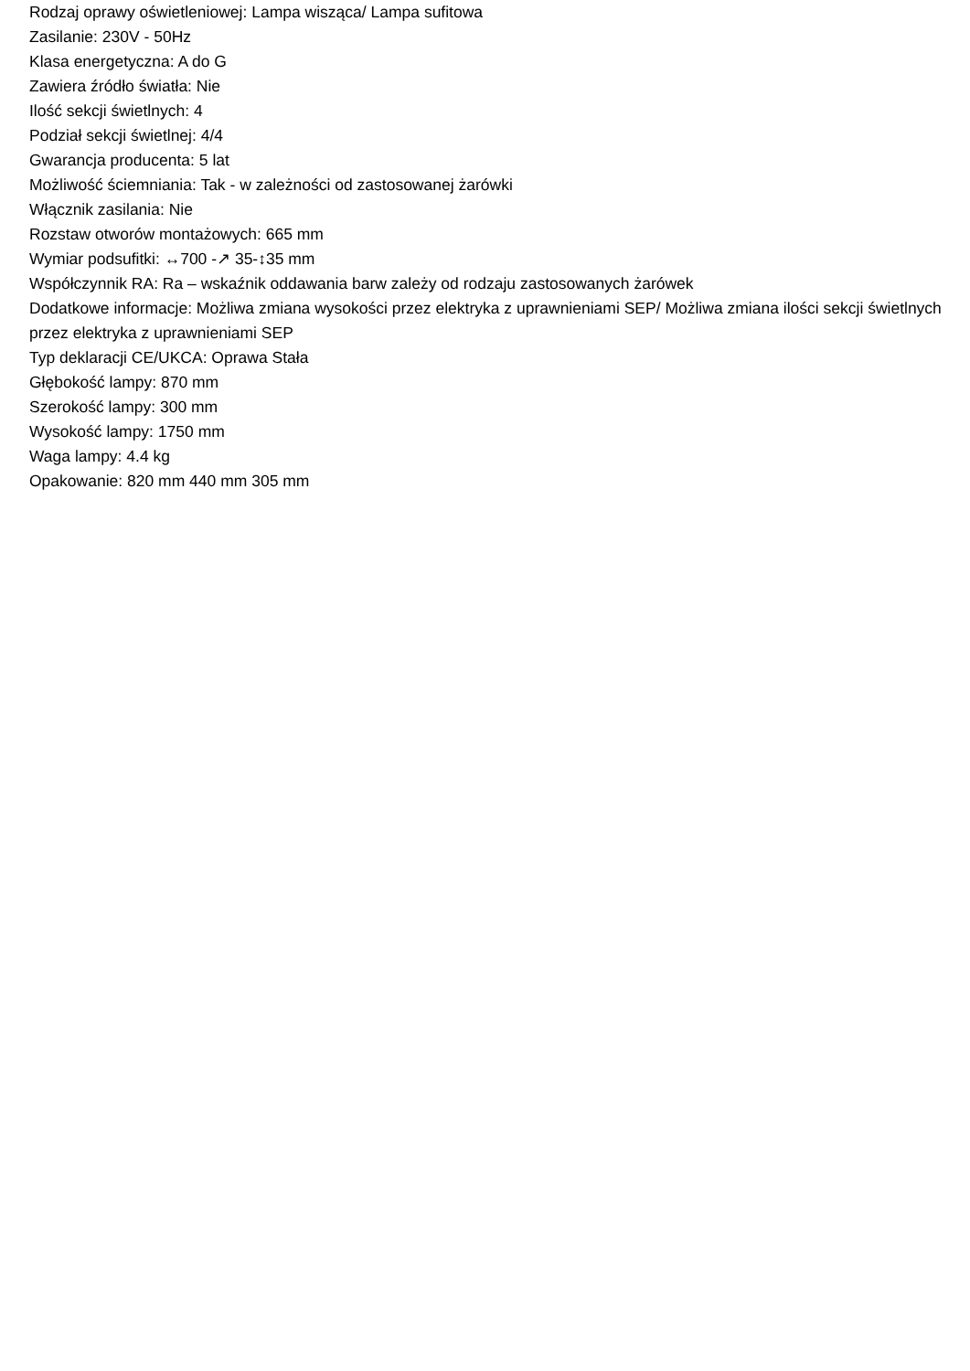Rodzaj oprawy oświetleniowej: Lampa wisząca/ Lampa sufitowa
Zasilanie: 230V - 50Hz
Klasa energetyczna: A do G
Zawiera źródło światła: Nie
Ilość sekcji świetlnych: 4
Podział sekcji świetlnej: 4/4
Gwarancja producenta: 5 lat
Możliwość ściemniania: Tak - w zależności od zastosowanej żarówki
Włącznik zasilania: Nie
Rozstaw otworów montażowych: 665 mm
Wymiar podsufitki: ↔700 -↗ 35-↕35 mm
Współczynnik RA: Ra – wskaźnik oddawania barw zależy od rodzaju zastosowanych żarówek
Dodatkowe informacje: Możliwa zmiana wysokości przez elektryka z uprawnieniami SEP/ Możliwa zmiana ilości sekcji świetlnych przez elektryka z uprawnieniami SEP
Typ deklaracji CE/UKCA: Oprawa Stała
Głębokość lampy: 870 mm
Szerokość lampy: 300 mm
Wysokość lampy: 1750 mm
Waga lampy: 4.4 kg
Opakowanie: 820 mm 440 mm 305 mm